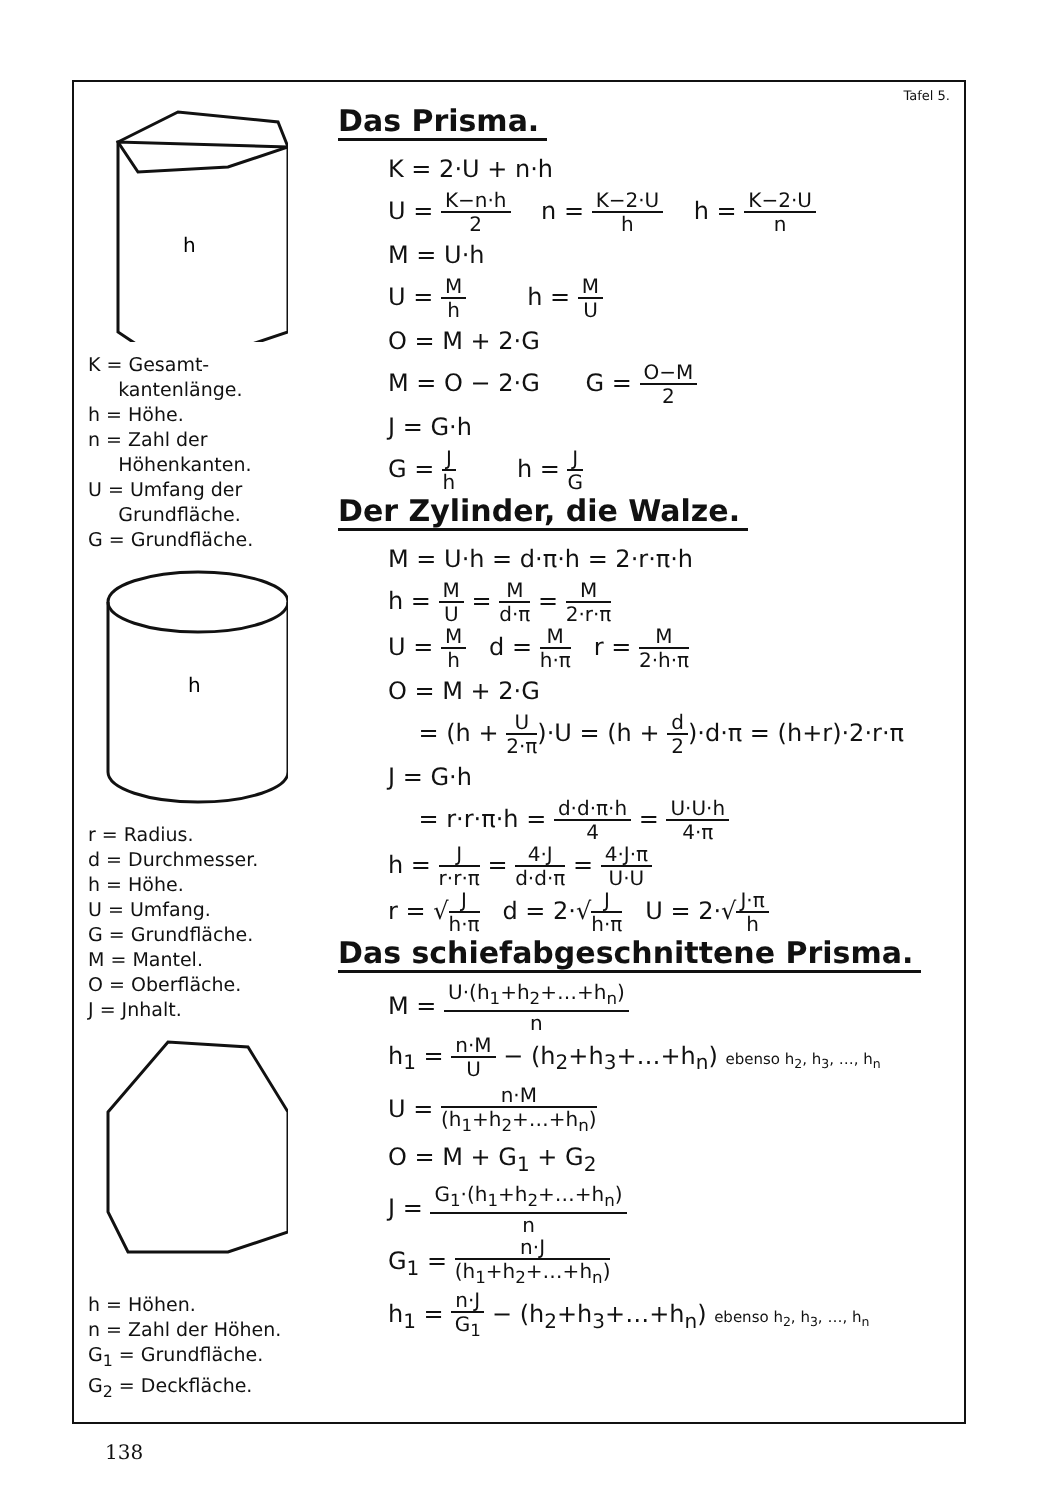h
K = Gesamt-
kantenlänge.
h = Höhe.
n = Zahl der
Höhenkanten.
U = Umfang der
Grundfläche.
G = Grundfläche.
h
r = Radius.
d = Durchmesser.
h = Höhe.
U = Umfang.
G = Grundfläche.
M = Mantel.
O = Oberfläche.
J = Jnhalt.
h = Höhen.
n = Zahl der Höhen.
G<sub>1</sub> = Grundfläche.
G<sub>2</sub> = Deckfläche.
Tafel 5.
Das Prisma.
K = 2·U + n·h
U = K−n·h 2 n = K−2·U h h = K−2·U n
M = U·h
U = M h h = M U
O = M + 2·G
M = O − 2·G G = O−M 2
J = G·h
G = J h h = J G
Der Zylinder, die Walze.
M = U·h = d·π·h = 2·r·π·h
h = M U = M d·π = M 2·r·π
U = M h d = M h·π r = M 2·h·π
O = M + 2·G
= (h + U 2·π)·U = (h + d 2)·d·π = (h+r)·2·r·π
J = G·h
= r·r·π·h = d·d·π·h 4 = U·U·h 4·π
h = J r·r·π = 4·J d·d·π = 4·J·π U·U
r = √J h·π d = 2·√J h·π U = 2·√J·π h
Das schiefabgeschnittene Prisma.
M = U·(h<sub>1</sub>+h<sub>2</sub>+…+h<sub>n</sub>) n
h<sub>1</sub> = n·M U − (h<sub>2</sub>+h<sub>3</sub>+…+h<sub>n</sub>) ebenso h<sub>2</sub>, h<sub>3</sub>, …, h<sub>n</sub>
U = n·M (h<sub>1</sub>+h<sub>2</sub>+…+h<sub>n</sub>)
O = M + G<sub>1</sub> + G<sub>2</sub>
J = G<sub>1</sub>·(h<sub>1</sub>+h<sub>2</sub>+…+h<sub>n</sub>) n
G<sub>1</sub> = n·J (h<sub>1</sub>+h<sub>2</sub>+…+h<sub>n</sub>)
h<sub>1</sub> = n·J G<sub>1</sub> − (h<sub>2</sub>+h<sub>3</sub>+…+h<sub>n</sub>) ebenso h<sub>2</sub>, h<sub>3</sub>, …, h<sub>n</sub>
138